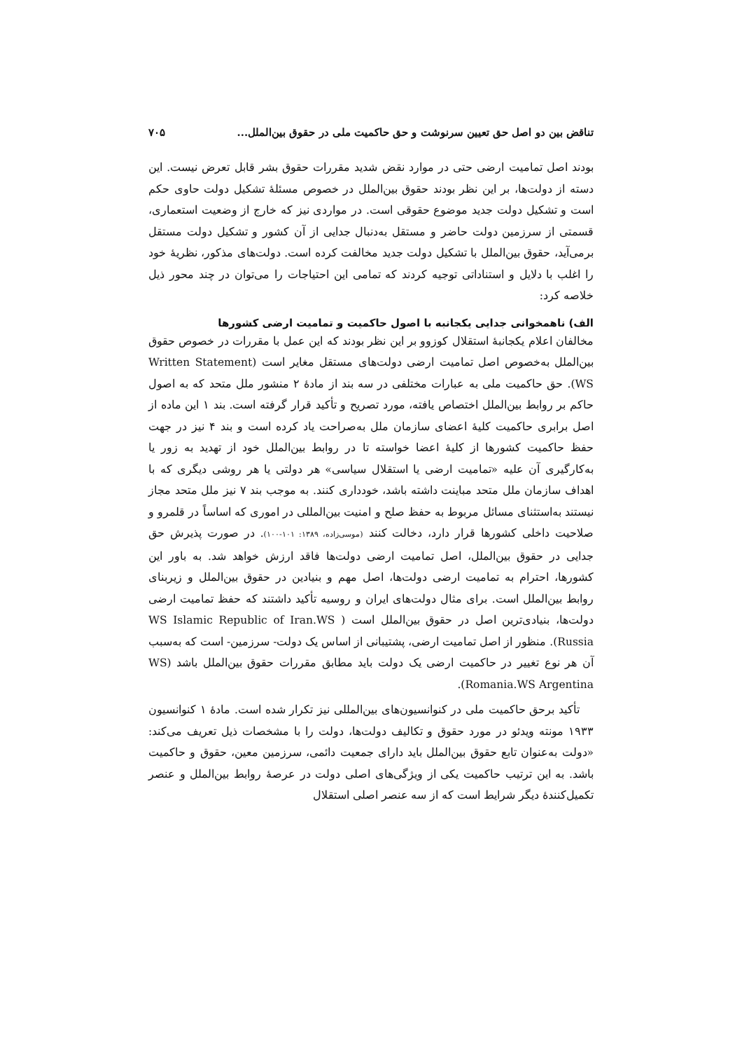تناقض بین دو اصل حق تعیین سرنوشت و حق حاکمیت ملی در حقوق بین‌الملل... ۷۰۵
بودند اصل تمامیت ارضی حتی در موارد نقض شدید مقررات حقوق بشر قابل تعرض نیست. این دسته از دولت‌ها، بر این نظر بودند حقوق بین‌الملل در خصوص مسئلهٔ تشکیل دولت حاوی حکم است و تشکیل دولت جدید موضوع حقوقی است. در مواردی نیز که خارج از وضعیت استعماری، قسمتی از سرزمین دولت حاضر و مستقل به‌دنبال جدایی از آن کشور و تشکیل دولت مستقل برمی‌آید، حقوق بین‌الملل با تشکیل دولت جدید مخالفت کرده است. دولت‌های مذکور، نظریهٔ خود را اغلب با دلایل و استناداتی توجیه کردند که تمامی این احتیاجات را می‌توان در چند محور ذیل خلاصه کرد:
الف) ناهمخوانی جدایی یکجانبه با اصول حاکمیت و تمامیت ارضی کشورها
مخالفان اعلام یکجانبهٔ استقلال کوزوو بر این نظر بودند که این عمل با مقررات در خصوص حقوق بین‌الملل به‌خصوص اصل تمامیت ارضی دولت‌های مستقل مغایر است (Written Statement (WS. حق حاکمیت ملی به عبارات مختلفی در سه بند از مادهٔ ۲ منشور ملل متحد که به اصول حاکم بر روابط بین‌الملل اختصاص یافته، مورد تصریح و تأکید قرار گرفته است. بند ۱ این ماده از اصل برابری حاکمیت کلیهٔ اعضای سازمان ملل به‌صراحت یاد کرده است و بند ۴ نیز در جهت حفظ حاکمیت کشورها از کلیهٔ اعضا خواسته تا در روابط بین‌الملل خود از تهدید به زور یا به‌کارگیری آن علیه «تمامیت ارضی یا استقلال سیاسی» هر دولتی یا هر روشی دیگری که با اهداف سازمان ملل متحد مباینت داشته باشد، خودداری کنند. به موجب بند ۷ نیز ملل متحد مجاز نیستند به‌استثنای مسائل مربوط به حفظ صلح و امنیت بین‌المللی در اموری که اساساً در قلمرو و صلاحیت داخلی کشورها قرار دارد، دخالت کنند (موسی‌زاده، ۱۳۸۹: ۱۰۱-۱۰۰). در صورت پذیرش حق جدایی در حقوق بین‌الملل، اصل تمامیت ارضی دولت‌ها فاقد ارزش خواهد شد. به باور این کشورها، احترام به تمامیت ارضی دولت‌ها، اصل مهم و بنیادین در حقوق بین‌الملل و زیربنای روابط بین‌الملل است. برای مثال دولت‌های ایران و روسیه تأکید داشتند که حفظ تمامیت ارضی دولت‌ها، بنیادی‌ترین اصل در حقوق بین‌الملل است ( WS Islamic Republic of Iran.WS Russia). منظور از اصل تمامیت ارضی، پشتیبانی از اساس یک دولت- سرزمین- است که به‌سبب آن هر نوع تغییر در حاکمیت ارضی یک دولت باید مطابق مقررات حقوق بین‌الملل باشد (WS Romania.WS Argentina).
تأکید برحق حاکمیت ملی در کنوانسیون‌های بین‌المللی نیز تکرار شده است. مادهٔ ۱ کنوانسیون ۱۹۳۳ مونته ویدئو در مورد حقوق و تکالیف دولت‌ها، دولت را با مشخصات ذیل تعریف می‌کند: «دولت به‌عنوان تابع حقوق بین‌الملل باید دارای جمعیت دائمی، سرزمین معین، حقوق و حاکمیت باشد. به این ترتیب حاکمیت یکی از ویژگی‌های اصلی دولت در عرصهٔ روابط بین‌الملل و عنصر تکمیل‌کنندهٔ دیگر شرایط است که از سه عنصر اصلی استقلال